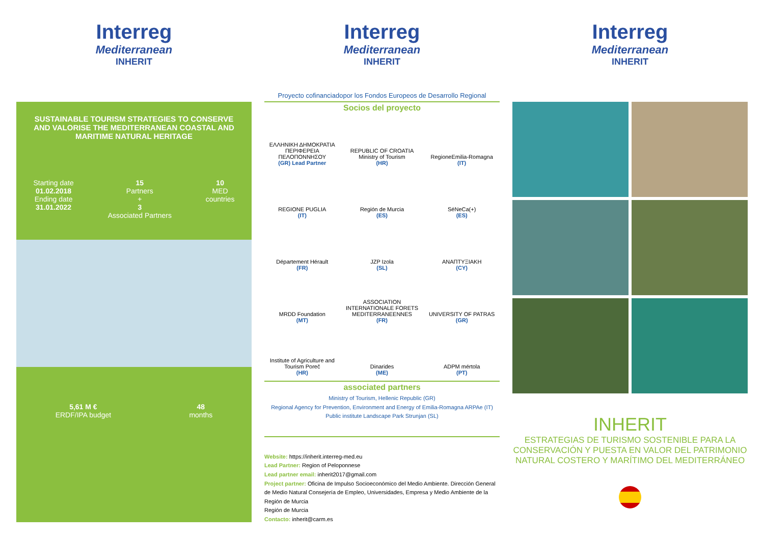Interreg
Mediterranean
INHERIT
SUSTAINABLE TOURISM STRATEGIES TO CONSERVE AND VALORISE THE MEDITERRANEAN COASTAL AND MARITIME NATURAL HERITAGE
Starting date
01.02.2018
Ending date
31.01.2022
15
Partners
+
3
Associated Partners
10
MED
countries
5,61 M €
ERDF/IPA budget
48
months
Interreg
Mediterranean
INHERIT
Proyecto cofinanciadopor los Fondos Europeos de Desarrollo Regional
Socios del proyecto
ΕΛΛΗΝΙΚΗ ΔΗΜΟΚΡΑΤΙΑ ΠΕΡΙΦΕΡΕΙΑ ΠΕΛΟΠΟΝΝΗΣΟΥ
(GR) Lead Partner
REPUBLIC OF CROATIA Ministry of Tourism
(HR)
RegioneEmilia-Romagna
(IT)
REGIONE PUGLIA
(IT)
Región de Murcia
(ES)
SéNeCa(+)
(ES)
Département Hérault
(FR)
JZP Izola
(SL)
ΑΝΑΠΤΥΞΙΑΚΗ
(CY)
MRDD Foundation
(MT)
ASSOCIATION INTERNATIONALE FORETS MEDITERRANEENNES
(FR)
UNIVERSITY OF PATRAS
(GR)
Institute of Agriculture and Tourism Poreč
(HR)
Dinarides
(ME)
ADPM mértola
(PT)
associated partners
Ministry of Tourism, Hellenic Republic (GR)
Regional Agency for Prevention, Environment and Energy of Emilia-Romagna ARPAe (IT)
Public institute Landscape Park Strunjan (SL)
Website: https://inherit.interreg-med.eu
Lead Partner: Region of Peloponnese
Lead partner email: inherit2017@gmail.com
Project partner: Oficina de Impulso Socioeconómico del Medio Ambiente. Dirección General de Medio Natural Consejería de Empleo, Universidades, Empresa y Medio Ambiente de la Región de Murcia
Región de Murcia
Contacto: inherit@carm.es
Interreg
Mediterranean
INHERIT
INHERIT
ESTRATEGIAS DE TURISMO SOSTENIBLE PARA LA CONSERVACIÓN Y PUESTA EN VALOR DEL PATRIMONIO NATURAL COSTERO Y MARÍTIMO DEL MEDITERRÁNEO